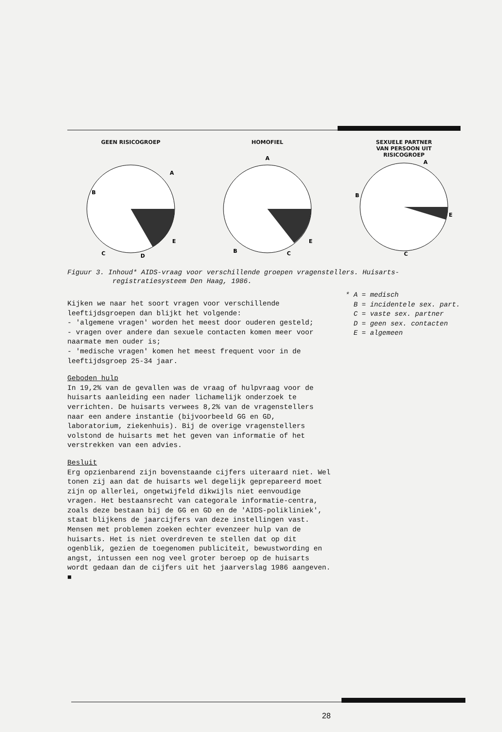GEEN RISICOGROEP
B
A
E
C
D
HOMOFIEL
A
B
C
E
SEXUELE PARTNER
VAN PERSOON UIT
RISICOGROEP
A
B
E
C
Figuur 3. Inhoud* AIDS-vraag voor verschillende groepen vragenstellers. Huisarts-
registratiesysteem Den Haag, 1986.
Kijken we naar het soort vragen voor verschillende leeftijdsgroepen dan blijkt het volgende:
- 'algemene vragen' worden het meest door ouderen gesteld;
- vragen over andere dan sexuele contacten komen meer voor naarmate men ouder is;
- 'medische vragen' komen het meest frequent voor in de leeftijdsgroep 25-34 jaar.
Geboden hulp
In 19,2% van de gevallen was de vraag of hulpvraag voor de huisarts aanleiding een nader lichamelijk onderzoek te verrichten. De huisarts verwees 8,2% van de vragenstellers naar een andere instantie (bijvoorbeeld GG en GD, laboratorium, ziekenhuis). Bij de overige vragenstellers volstond de huisarts met het geven van informatie of het verstrekken van een advies.
Besluit
Erg opzienbarend zijn bovenstaande cijfers uiteraard niet. Wel tonen zij aan dat de huisarts wel degelijk geprepareerd moet zijn op allerlei, ongetwijfeld dikwijls niet eenvoudige vragen. Het bestaansrecht van categorale informatie-centra, zoals deze bestaan bij de GG en GD en de 'AIDS-polikliniek', staat blijkens de jaarcijfers van deze instellingen vast.
Mensen met problemen zoeken echter evenzeer hulp van de huisarts. Het is niet overdreven te stellen dat op dit ogenblik, gezien de toegenomen publiciteit, bewustwording en angst, intussen een nog veel groter beroep op de huisarts wordt gedaan dan de cijfers uit het jaarverslag 1986 aangeven. ■
* A = medisch
B = incidentele sex. part.
C = vaste sex. partner
D = geen sex. contacten
E = algemeen
28